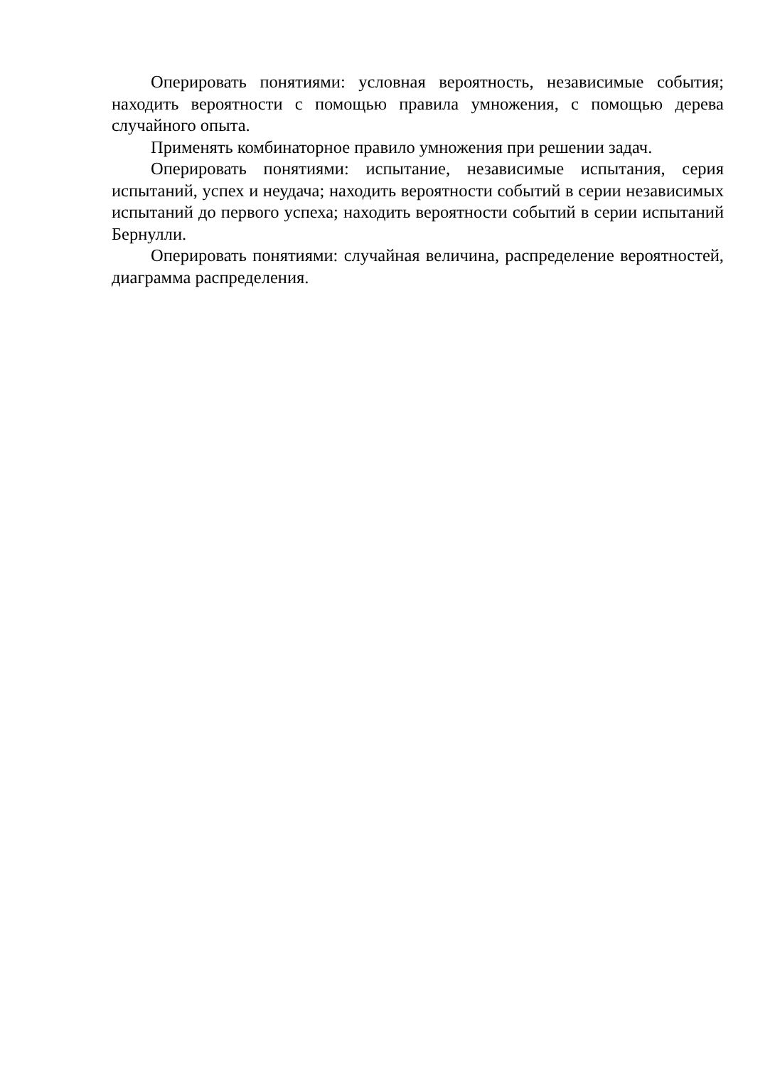Оперировать понятиями: условная вероятность, независимые события; находить вероятности с помощью правила умножения, с помощью дерева случайного опыта.
Применять комбинаторное правило умножения при решении задач.
Оперировать понятиями: испытание, независимые испытания, серия испытаний, успех и неудача; находить вероятности событий в серии независимых испытаний до первого успеха; находить вероятности событий в серии испытаний Бернулли.
Оперировать понятиями: случайная величина, распределение вероятностей, диаграмма распределения.